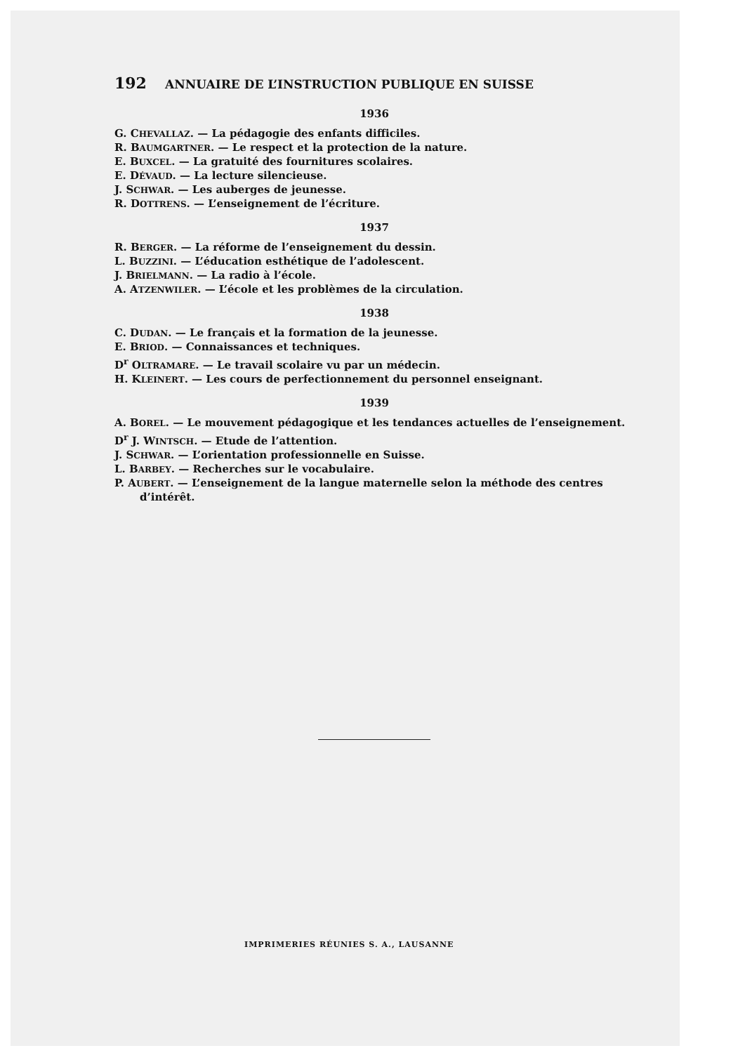192 ANNUAIRE DE L’INSTRUCTION PUBLIQUE EN SUISSE
1936
G. CHEVALLAZ. — La pédagogie des enfants difficiles.
R. BAUMGARTNER. — Le respect et la protection de la nature.
E. BUXCEL. — La gratuité des fournitures scolaires.
E. DÉVAUD. — La lecture silencieuse.
J. SCHWAR. — Les auberges de jeunesse.
R. DOTTRENS. — L’enseignement de l’écriture.
1937
R. BERGER. — La réforme de l’enseignement du dessin.
L. BUZZINI. — L’éducation esthétique de l’adolescent.
J. BRIELMANN. — La radio à l’école.
A. ATZENWILER. — L’école et les problèmes de la circulation.
1938
C. DUDAN. — Le français et la formation de la jeunesse.
E. BRIOD. — Connaissances et techniques.
D<sup>r</sup> OLTRAMARE. — Le travail scolaire vu par un médecin.
H. KLEINERT. — Les cours de perfectionnement du personnel enseignant.
1939
A. BOREL. — Le mouvement pédagogique et les tendances actuelles de l’enseignement.
D<sup>r</sup> J. WINTSCH. — Etude de l’attention.
J. SCHWAR. — L’orientation professionnelle en Suisse.
L. BARBEY. — Recherches sur le vocabulaire.
P. AUBERT. — L’enseignement de la langue maternelle selon la méthode des centres d’intérêt.
IMPRIMERIES RÉUNIES S. A., LAUSANNE